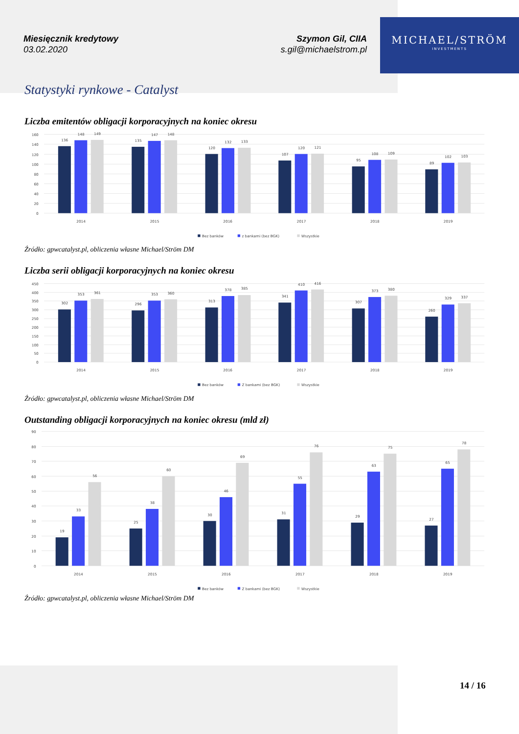Miesięcznik kredytowy
03.02.2020
Szymon Gil, CIIA
s.gil@michaelstrom.pl
MICHAEL/STRÖM
INVESTMENTS
Statystyki rynkowe - Catalyst
Liczba emitentów obligacji korporacyjnych na koniec okresu
0
20
40
60
80
100
120
140
160
136
148
149
135
147
148
120
132
133
107
120
121
95
108
109
89
102
103
2014
2015
2016
2017
2018
2019
Bez banków
z bankami (bez BGK)
Wszystkie
Źródło: gpwcatalyst.pl, obliczenia własne Michael/Ström DM
Liczba serii obligacji korporacyjnych na koniec okresu
0
50
100
150
200
250
300
350
400
450
302
353
361
296
353
360
313
378
385
341
410
416
307
373
380
260
329
337
2014
2015
2016
2017
2018
2019
Bez banków
Z bankami (bez BGK)
Wszystkie
Źródło: gpwcatalyst.pl, obliczenia własne Michael/Ström DM
Outstanding obligacji korporacyjnych na koniec okresu (mld zł)
0
10
20
30
40
50
60
70
80
90
19
33
56
25
38
60
30
46
69
31
55
76
29
63
75
27
65
78
2014
2015
2016
2017
2018
2019
Bez banków
Z bankami (bez BGK)
Wszystkie
Źródło: gpwcatalyst.pl, obliczenia własne Michael/Ström DM
14 / 16